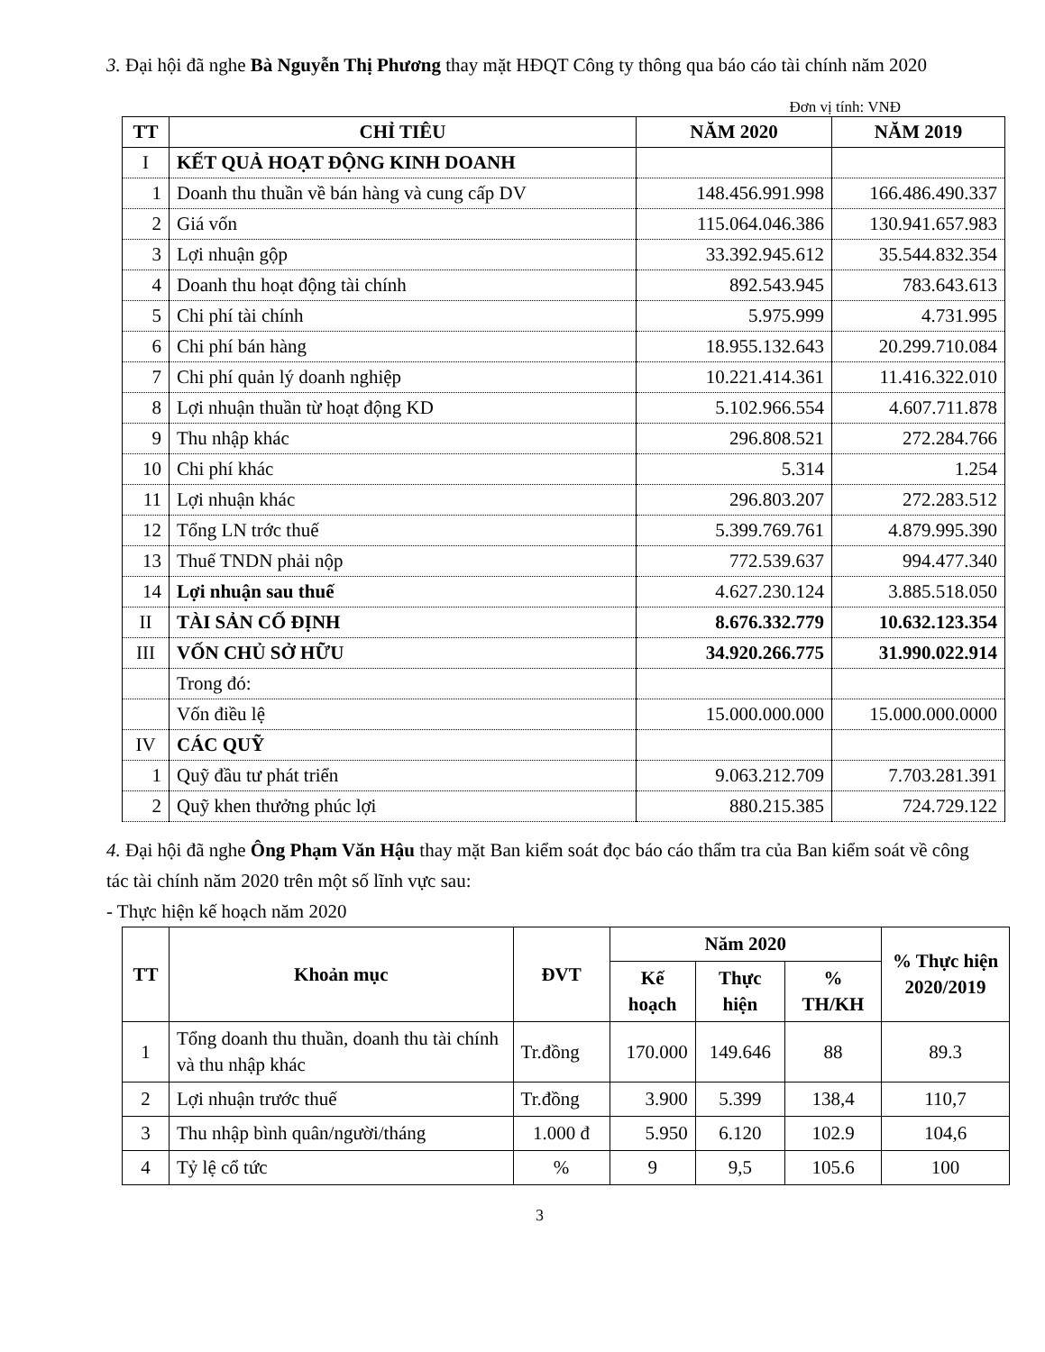3. Đại hội đã nghe Bà Nguyễn Thị Phương thay mặt HĐQT Công ty thông qua báo cáo tài chính năm 2020
Đơn vị tính: VNĐ
| TT | CHỈ TIÊU | NĂM 2020 | NĂM 2019 |
| --- | --- | --- | --- |
| I | KẾT QUẢ HOẠT ĐỘNG KINH DOANH | | |
| 1 | Doanh thu thuần về bán hàng và cung cấp DV | 148.456.991.998 | 166.486.490.337 |
| 2 | Giá vốn | 115.064.046.386 | 130.941.657.983 |
| 3 | Lợi nhuận gộp | 33.392.945.612 | 35.544.832.354 |
| 4 | Doanh thu hoạt động tài chính | 892.543.945 | 783.643.613 |
| 5 | Chi phí tài chính | 5.975.999 | 4.731.995 |
| 6 | Chi phí bán hàng | 18.955.132.643 | 20.299.710.084 |
| 7 | Chi phí quản lý doanh nghiệp | 10.221.414.361 | 11.416.322.010 |
| 8 | Lợi nhuận thuần từ hoạt động KD | 5.102.966.554 | 4.607.711.878 |
| 9 | Thu nhập khác | 296.808.521 | 272.284.766 |
| 10 | Chi phí khác | 5.314 | 1.254 |
| 11 | Lợi nhuận khác | 296.803.207 | 272.283.512 |
| 12 | Tổng LN trớc thuế | 5.399.769.761 | 4.879.995.390 |
| 13 | Thuế TNDN phải nộp | 772.539.637 | 994.477.340 |
| 14 | Lợi nhuận sau thuế | 4.627.230.124 | 3.885.518.050 |
| II | TÀI SẢN CỐ ĐỊNH | 8.676.332.779 | 10.632.123.354 |
| III | VỐN CHỦ SỞ HỮU | 34.920.266.775 | 31.990.022.914 |
| | Trong đó: | | |
| | Vốn điều lệ | 15.000.000.000 | 15.000.000.0000 |
| IV | CÁC QUỸ | | |
| 1 | Quỹ đầu tư phát triển | 9.063.212.709 | 7.703.281.391 |
| 2 | Quỹ khen thưởng phúc lợi | 880.215.385 | 724.729.122 |
4. Đại hội đã nghe Ông Phạm Văn Hậu thay mặt Ban kiểm soát đọc báo cáo thẩm tra của Ban kiểm soát về công tác tài chính năm 2020 trên một số lĩnh vực sau:
- Thực hiện kế hoạch năm 2020
| TT | Khoản mục | ĐVT | Năm 2020 | | | % Thực hiện 2020/2019 |
| --- | --- | --- | --- | --- | --- | --- |
| | | | Kế hoạch | Thực hiện | % TH/KH | |
| 1 | Tổng doanh thu thuần, doanh thu tài chính và thu nhập khác | Tr.đồng | 170.000 | 149.646 | 88 | 89.3 |
| 2 | Lợi nhuận trước thuế | Tr.đồng | 3.900 | 5.399 | 138,4 | 110,7 |
| 3 | Thu nhập bình quân/người/tháng | 1.000 đ | 5.950 | 6.120 | 102.9 | 104,6 |
| 4 | Tỷ lệ cổ tức | % | 9 | 9,5 | 105.6 | 100 |
3